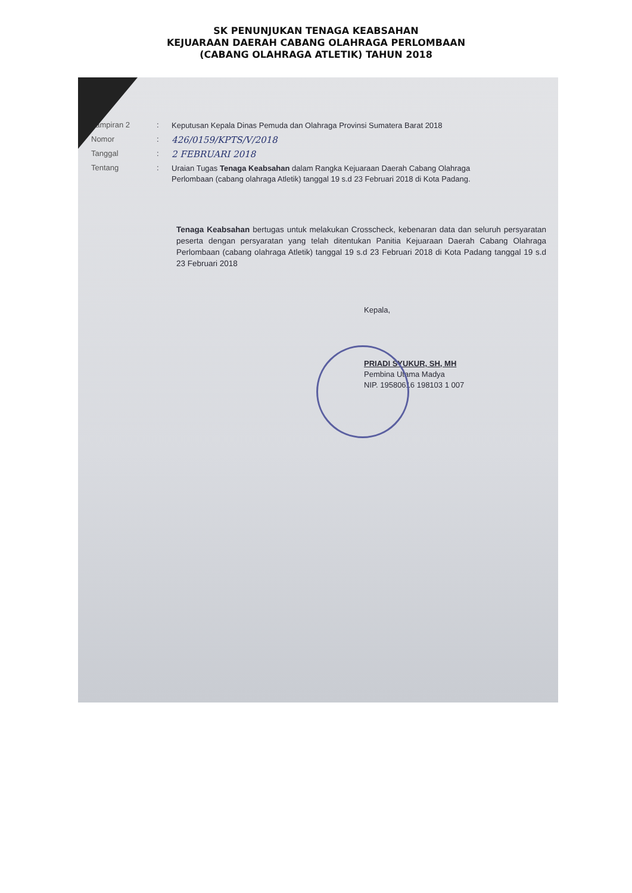SK PENUNJUKAN TENAGA KEABSAHAN
KEJUARAAN DAERAH CABANG OLAHRAGA PERLOMBAAN
(CABANG OLAHRAGA ATLETIK) TAHUN 2018
Lampiran 2 :
Keputusan Kepala Dinas Pemuda dan Olahraga Provinsi Sumatera Barat 2018
Nomor :
426/0159/KPTS/V/2018
Tanggal :
2 FEBRUARI 2018
Tentang :
Uraian Tugas Tenaga Keabsahan dalam Rangka Kejuaraan Daerah Cabang Olahraga Perlombaan (cabang olahraga Atletik) tanggal 19 s.d 23 Februari 2018 di Kota Padang.
Tenaga Keabsahan bertugas untuk melakukan Crosscheck, kebenaran data dan seluruh persyaratan peserta dengan persyaratan yang telah ditentukan Panitia Kejuaraan Daerah Cabang Olahraga Perlombaan (cabang olahraga Atletik) tanggal 19 s.d 23 Februari 2018 di Kota Padang tanggal 19 s.d 23 Februari 2018
Kepala,
PRIADI SYUKUR, SH, MH
Pembina Utama Madya
NIP. 19580616 198103 1 007